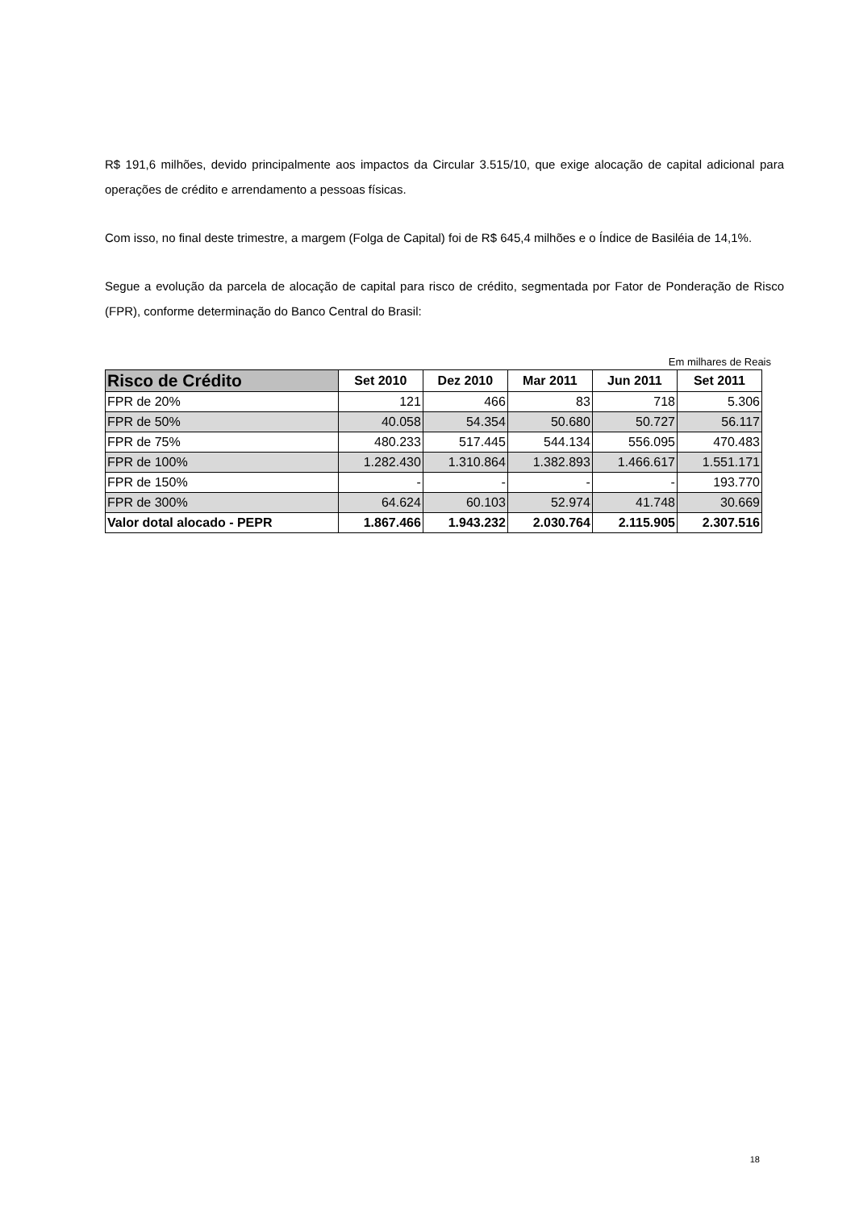R$ 191,6 milhões, devido principalmente aos impactos da Circular 3.515/10, que exige alocação de capital adicional para operações de crédito e arrendamento a pessoas físicas.
Com isso, no final deste trimestre, a margem (Folga de Capital) foi de R$ 645,4 milhões e o Índice de Basiléia de 14,1%.
Segue a evolução da parcela de alocação de capital para risco de crédito, segmentada por Fator de Ponderação de Risco (FPR), conforme determinação do Banco Central do Brasil:
Em milhares de Reais
| Risco de Crédito | Set 2010 | Dez 2010 | Mar 2011 | Jun 2011 | Set 2011 |
| --- | --- | --- | --- | --- | --- |
| FPR de 20% | 121 | 466 | 83 | 718 | 5.306 |
| FPR de 50% | 40.058 | 54.354 | 50.680 | 50.727 | 56.117 |
| FPR de 75% | 480.233 | 517.445 | 544.134 | 556.095 | 470.483 |
| FPR de 100% | 1.282.430 | 1.310.864 | 1.382.893 | 1.466.617 | 1.551.171 |
| FPR de 150% | - | - | - | - | 193.770 |
| FPR de 300% | 64.624 | 60.103 | 52.974 | 41.748 | 30.669 |
| Valor dotal alocado - PEPR | 1.867.466 | 1.943.232 | 2.030.764 | 2.115.905 | 2.307.516 |
18